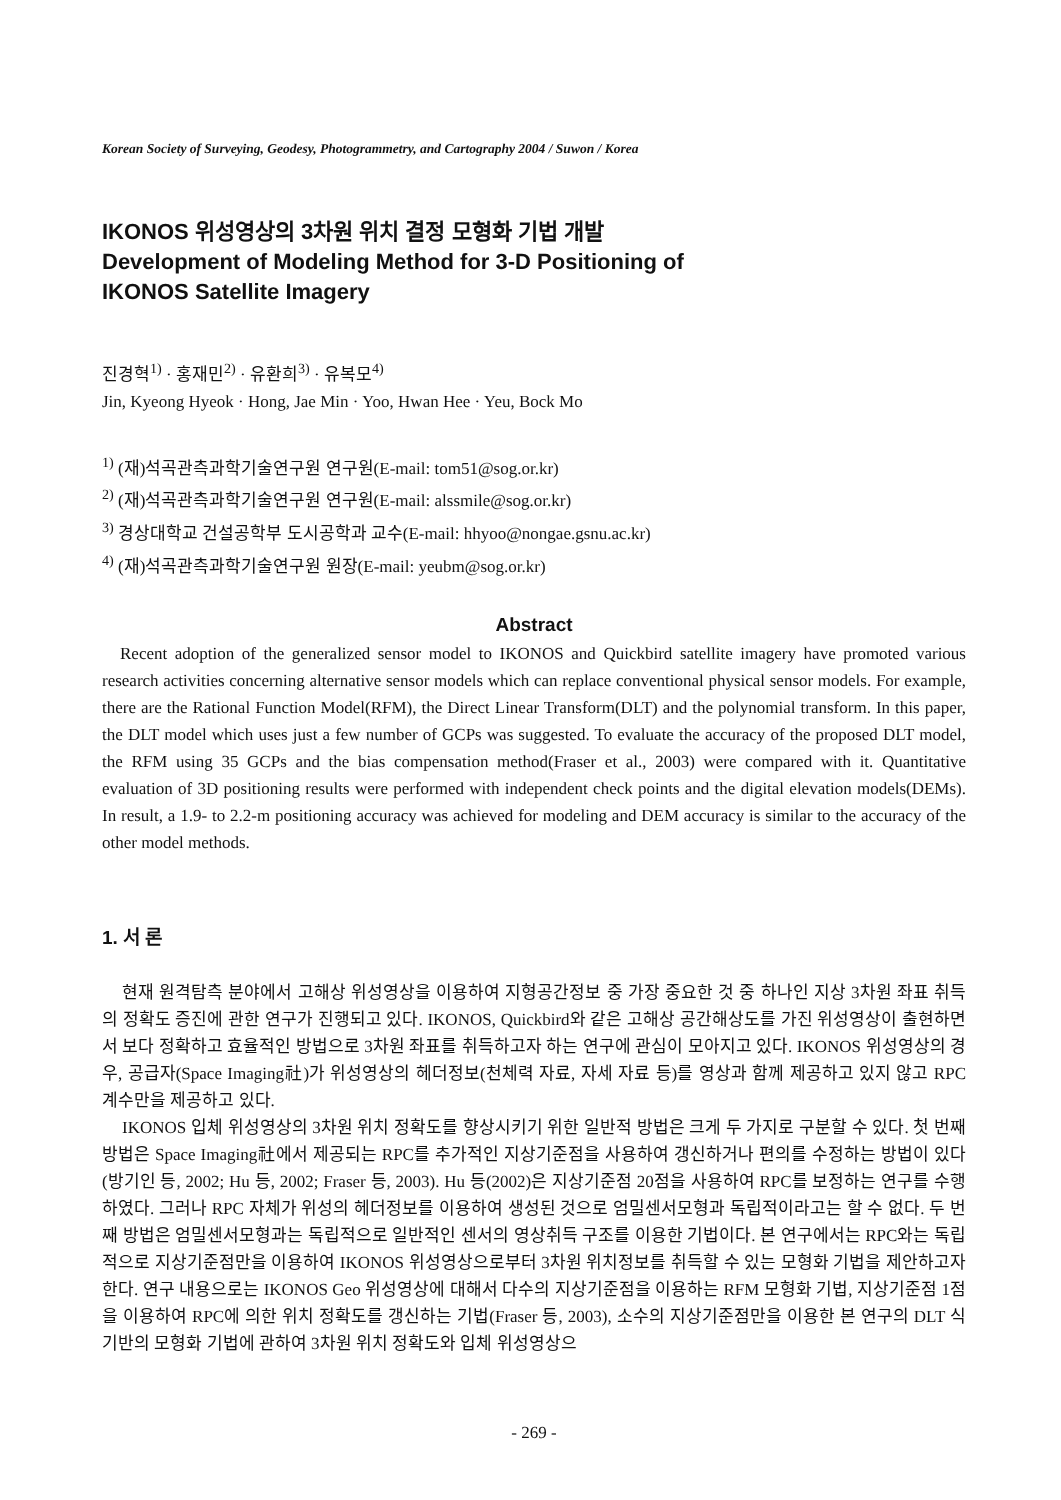Korean Society of Surveying, Geodesy, Photogrammetry, and Cartography 2004 / Suwon / Korea
IKONOS 위성영상의 3차원 위치 결정 모형화 기법 개발
Development of Modeling Method for 3-D Positioning of
IKONOS Satellite Imagery
진경혁<sup>1)</sup> · 홍재민<sup>2)</sup> · 유환희<sup>3)</sup> · 유복모<sup>4)</sup>
Jin, Kyeong Hyeok · Hong, Jae Min · Yoo, Hwan Hee · Yeu, Bock Mo
<sup>1)</sup> (재)석곡관측과학기술연구원 연구원(E-mail: tom51@sog.or.kr)
<sup>2)</sup> (재)석곡관측과학기술연구원 연구원(E-mail: alssmile@sog.or.kr)
<sup>3)</sup> 경상대학교 건설공학부 도시공학과 교수(E-mail: hhyoo@nongae.gsnu.ac.kr)
<sup>4)</sup> (재)석곡관측과학기술연구원 원장(E-mail: yeubm@sog.or.kr)
Abstract
Recent adoption of the generalized sensor model to IKONOS and Quickbird satellite imagery have promoted various research activities concerning alternative sensor models which can replace conventional physical sensor models. For example, there are the Rational Function Model(RFM), the Direct Linear Transform(DLT) and the polynomial transform. In this paper, the DLT model which uses just a few number of GCPs was suggested. To evaluate the accuracy of the proposed DLT model, the RFM using 35 GCPs and the bias compensation method(Fraser et al., 2003) were compared with it. Quantitative evaluation of 3D positioning results were performed with independent check points and the digital elevation models(DEMs). In result, a 1.9- to 2.2-m positioning accuracy was achieved for modeling and DEM accuracy is similar to the accuracy of the other model methods.
1. 서 론
현재 원격탐측 분야에서 고해상 위성영상을 이용하여 지형공간정보 중 가장 중요한 것 중 하나인 지상 3차원 좌표 취득의 정확도 증진에 관한 연구가 진행되고 있다. IKONOS, Quickbird와 같은 고해상 공간해상도를 가진 위성영상이 출현하면서 보다 정확하고 효율적인 방법으로 3차원 좌표를 취득하고자 하는 연구에 관심이 모아지고 있다. IKONOS 위성영상의 경우, 공급자(Space Imaging社)가 위성영상의 헤더정보(천체력 자료, 자세 자료 등)를 영상과 함께 제공하고 있지 않고 RPC 계수만을 제공하고 있다.
IKONOS 입체 위성영상의 3차원 위치 정확도를 향상시키기 위한 일반적 방법은 크게 두 가지로 구분할 수 있다. 첫 번째 방법은 Space Imaging社에서 제공되는 RPC를 추가적인 지상기준점을 사용하여 갱신하거나 편의를 수정하는 방법이 있다(방기인 등, 2002; Hu 등, 2002; Fraser 등, 2003). Hu 등(2002)은 지상기준점 20점을 사용하여 RPC를 보정하는 연구를 수행하였다. 그러나 RPC 자체가 위성의 헤더정보를 이용하여 생성된 것으로 엄밀센서모형과 독립적이라고는 할 수 없다. 두 번째 방법은 엄밀센서모형과는 독립적으로 일반적인 센서의 영상취득 구조를 이용한 기법이다. 본 연구에서는 RPC와는 독립적으로 지상기준점만을 이용하여 IKONOS 위성영상으로부터 3차원 위치정보를 취득할 수 있는 모형화 기법을 제안하고자 한다. 연구 내용으로는 IKONOS Geo 위성영상에 대해서 다수의 지상기준점을 이용하는 RFM 모형화 기법, 지상기준점 1점을 이용하여 RPC에 의한 위치 정확도를 갱신하는 기법(Fraser 등, 2003), 소수의 지상기준점만을 이용한 본 연구의 DLT 식 기반의 모형화 기법에 관하여 3차원 위치 정확도와 입체 위성영상으
- 269 -